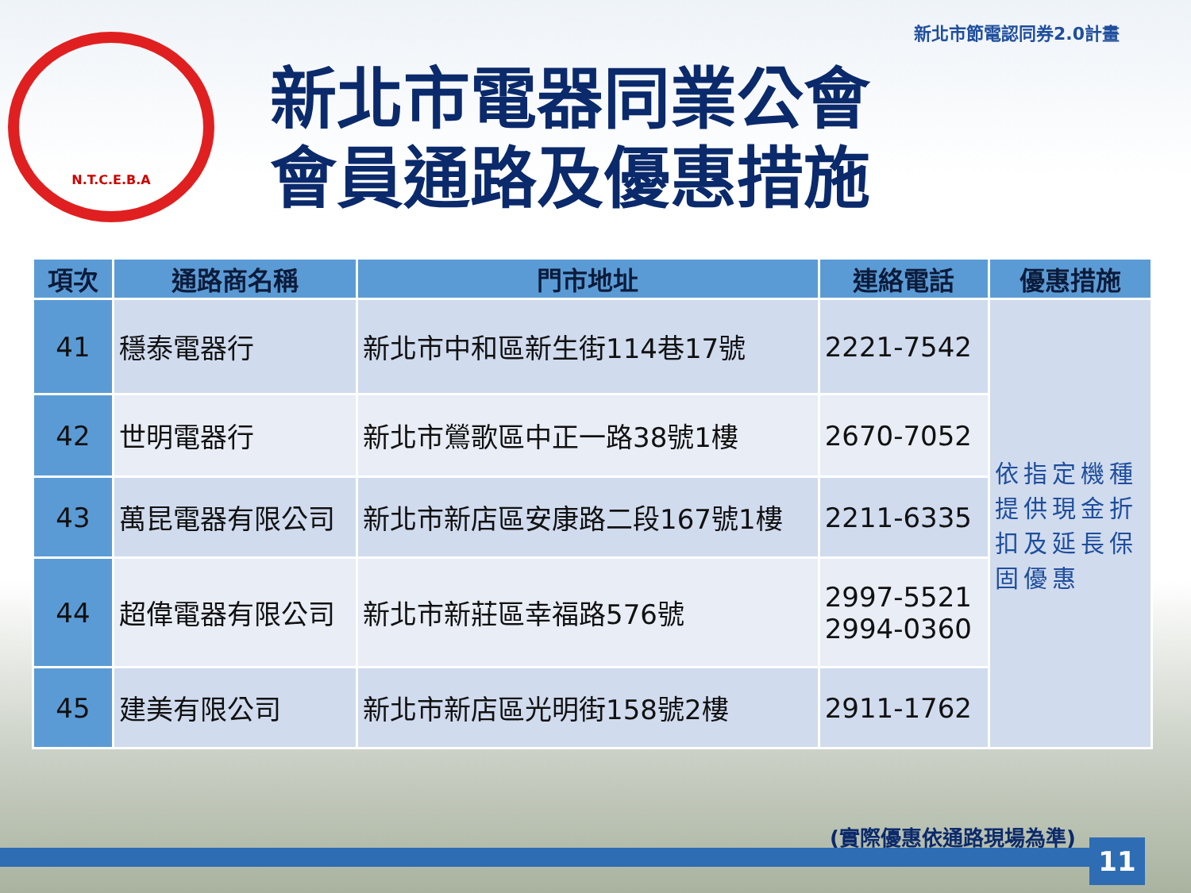新北市節電認同券2.0計畫
N.T.C.E.B.A
新北市電器同業公會
會員通路及優惠措施
| 項次 | 通路商名稱 | 門市地址 | 連絡電話 | 優惠措施 |
| --- | --- | --- | --- | --- |
| 41 | 穩泰電器行 | 新北市中和區新生街114巷17號 | 2221-7542 | 依指定機種提供現金折扣及延長保固優惠 |
| 42 | 世明電器行 | 新北市鶯歌區中正一路38號1樓 | 2670-7052 | |
| 43 | 萬昆電器有限公司 | 新北市新店區安康路二段167號1樓 | 2211-6335 | |
| 44 | 超偉電器有限公司 | 新北市新莊區幸福路576號 | 2997-5521 2994-0360 | |
| 45 | 建美有限公司 | 新北市新店區光明街158號2樓 | 2911-1762 | |
(實際優惠依通路現場為準)
11